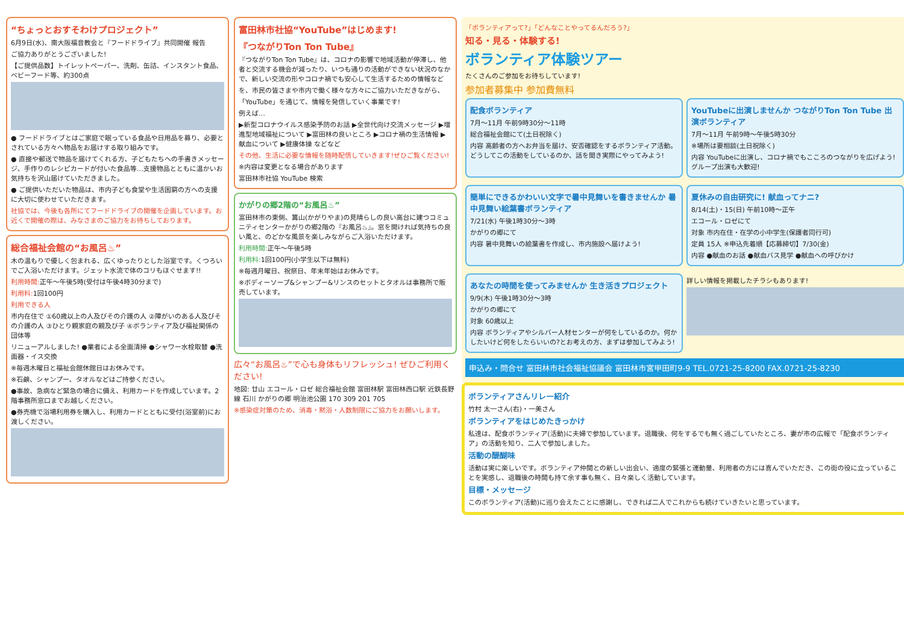“ちょっとおすそわけプロジェクト”
6月9日(水)、南大阪福音教会と『フードドライブ』共同開催 報告
ご協力ありがとうございました!
【ご提供品数】トイレットペーパー、洗剤、缶詰、インスタント食品、ベビーフード等、約300点
● フードドライブとはご家庭で眠っている食品や日用品を募り、必要とされている方々へ物品をお届けする取り組みです。
● 直接や郵送で物品を届けてくれる方、子どもたちへの手書きメッセージ、手作りのレシピカードが付いた食品等…支援物品とともに温かいお気持ちを沢山届けていただきました。
● ご提供いただいた物品は、市内子ども食堂や生活困窮の方への支援に大切に使わせていただきます。
社協では、今後も各所にてフードドライブの開催を企画しています。お近くで開催の際は、みなさまのご協力をお待ちしております。
総合福祉会館の“お風呂♨”
木の温もりで優しく包まれる、広くゆったりとした浴室です。くつろいでご入浴いただけます。ジェット水流で体のコリもほぐせます!!
利用時間: 正午～午後5時(受付は午後4時30分まで)
利用料: 1回100円
利用できる人
市内在住で ①60歳以上の人及びその介護の人 ②障がいのある人及びその介護の人 ③ひとり親家庭の親及び子 ④ボランティア及び福祉関係の団体等
リニューアルしました! ●業者による全面清掃 ●シャワー水栓取替 ●洗面器・イス交換
※毎週木曜日と福祉会館休館日はお休みです。
※石鹸、シャンプー、タオルなどはご持参ください。
●事故、急病など緊急の場合に備え、利用カードを作成しています。2階事務所窓口までお越しください。
●券売機で浴場利用券を購入し、利用カードとともに受付(浴室前)にお渡しください。
富田林市社協“YouTube”はじめます!
『つながりTon Ton Tube』
『つながりTon Ton Tube』は、コロナの影響で地域活動が停滞し、他者と交流する機会が減ったり、いつも通りの活動ができない状況のなかで、新しい交流の形やコロナ禍でも安心して生活するための情報などを、市民の皆さまや市内で働く様々な方々にご協力いただきながら、「YouTube」を通じて、情報を発信していく事業です!
例えば…
▶新型コロナウイルス感染予防のお話 ▶全世代向け交流メッセージ ▶増進型地域福祉について ▶富田林の良いところ ▶コロナ禍の生活情報 ▶献血について ▶健康体操 などなど
その他、生活に必要な情報を随時配信していきます!ぜひご覧ください!
※内容は変更となる場合があります
富田林市社協 YouTube 検索
かがりの郷2階の“お風呂♨”
富田林市の東側、篝山(かがりやま)の見晴らしの良い高台に建つコミュニティセンターかがりの郷2階の『お風呂♨』。窓を開ければ気持ちの良い風と、のどかな風景を楽しみながらご入浴いただけます。
利用時間: 正午～午後5時
利用料: 1回100円(小学生以下は無料)
※毎週月曜日、祝祭日、年末年始はお休みです。
※ボディーソープ&シャンプー&リンスのセットとタオルは事務所で販売しています。
広々“お風呂♨”で心も身体もリフレッシュ! ぜひご利用ください!
地図: 廿山 エコール・ロゼ 総合福祉会館 富田林駅 富田林西口駅 近鉄長野線 石川 かがりの郷 明治池公園 170 309 201 705
※感染症対策のため、消毒・黙浴・人数制限にご協力をお願いします。
「ボランティアって?」「どんなことやってるんだろう?」
知る・見る・体験する!
ボランティア体験ツアー
たくさんのご参加をお待ちしています!
参加者募集中 参加費無料
配食ボランティア
7月～11月 午前9時30分～11時
総合福祉会館にて(土日祝除く)
内容 高齢者の方へお弁当を届け、安否確認をするボランティア活動。どうしてこの活動をしているのか、話を聞き実際にやってみよう!
YouTubeに出演しませんか つながりTon Ton Tube 出演ボランティア
7月～11月 午前9時～午後5時30分
※場所は要相談(土日祝除く)
内容 YouTubeに出演し、コロナ禍でもこころのつながりを広げよう!グループ出演も大歓迎!
簡単にできるかわいい文字で暑中見舞いを書きませんか 暑中見舞い絵葉書ボランティア
7/21(水) 午後1時30分～3時
かがりの郷にて
内容 暑中見舞いの絵葉書を作成し、市内施設へ届けよう!
夏休みの自由研究に! 献血ってナニ?
8/14(土)・15(日) 午前10時～正午
エコール・ロゼにて
対象 市内在住・在学の小中学生(保護者同行可)
定員 15人 ※申込先着順【応募締切】7/30(金)
内容 ●献血のお話 ●献血バス見学 ●献血への呼びかけ
あなたの時間を使ってみませんか 生き活きプロジェクト
9/9(木) 午後1時30分～3時
かがりの郷にて
対象 60歳以上
内容 ボランティアやシルバー人材センターが何をしているのか。何かしたいけど何をしたらいいの?とお考えの方、まずは参加してみよう!
詳しい情報を掲載したチラシもあります!
申込み・問合せ 富田林市社会福祉協議会 富田林市宮甲田町9-9 TEL.0721-25-8200 FAX.0721-25-8230
ボランティアさんリレー紹介
竹村 太一さん(右)・一美さん
ボランティアをはじめたきっかけ
私達は、配食ボランティア(活動)に夫婦で参加しています。退職後、何をするでも無く過ごしていたところ、妻が市の広報で「配食ボランティア」の活動を知り、二人で参加しました。
活動の醍醐味
活動は実に楽しいです。ボランティア仲間との新しい出会い、適度の緊張と運動量、利用者の方には喜んでいただき、この街の役に立っていることを実感し、退職後の時間も持て余す事も無く、日々楽しく活動しています。
目標・メッセージ
このボランティア(活動)に巡り会えたことに感謝し、できれば二人でこれからも続けていきたいと思っています。